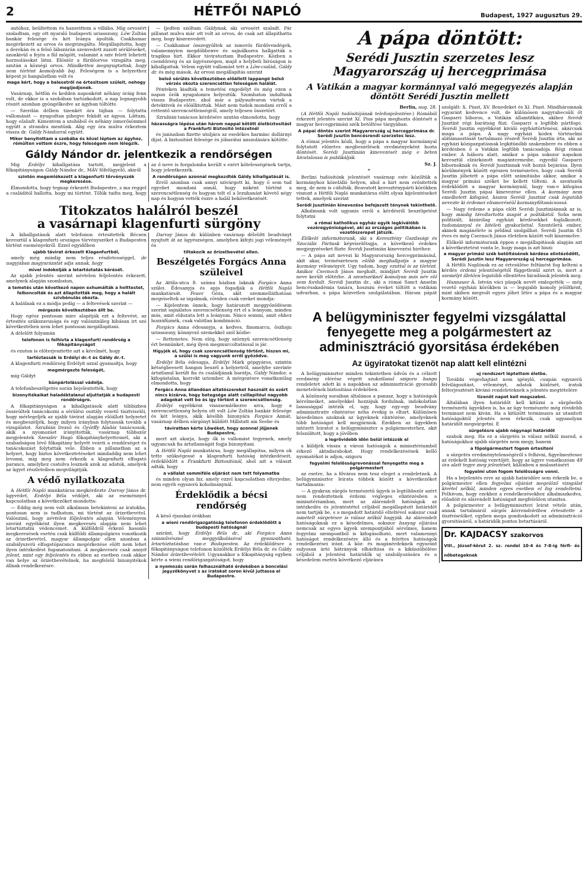2 HÉTFŐI NAPLÓ Budapest, 1927 augusztus 29.
autóhoz, beültettem és hazavittem a villába. Míg orvosért szaladtam, egy ott nyaraló budapesti uriasszony, Löw Zoltán bankár felesége és két leánya ápolták. Csakhamar megérkezett az orvos és megvizsgálta. Megállapította, hogy a derekán és a felső lábszárán szenvedett zuzott sérüléseket, azonkivül a fején a fül mögött, valamint a sziv felett lehetett horzsolásokat látni. Először a fürdőorvos vizsgálta meg, azután a községi orvos. Mindketten megnyugtattak, hogy nem történt komolyabb baj. Feleségem is a helyzethez képest jó hangulatban volt és
maga kért, hogy a balesetről ne értesitsem szüleit, nehogy megijedjenek.
Vasárnap, hétfőn és kedden naponként néhány óráig fenn volt, de ekkor is a szobában tartózkodott, a nap legnagyobb részét azonban gyöngélkedve az ágyban töltötte.
— Szerdán délben tizenkét óra tájban — folytatta vallomását — nyugodtan pihegve feküdt az ágyon. Láttam, hogy elaludt. Kimentem a szobából és néhány ismerősömmel együtt a strandra mentünk. Alig egy óra mulva érkeztem vissza dr. Gáldy Nándorral együtt.
Mikor benyitottam a szobába és közel léptem az ágyhoz, rémülten vettem észre, hogy feleségem nem lélegzik.
— Ijedten szóltam Gáldynak, aki orvosért szaladt. Pár pillanat mulva már ott volt az orvos, de csak azt állapithatta meg, hogy kiszenvedett.
— Csakhamar összegyültek az ismerős fürdővendégek, valamennyien megdöbbenve és sajnálkozva hallgatták a tragikus hirt. Ekkor táviratoztam Budapestre. Közben a csendőrség és az ügyészségen, majd a helybeli bíróságon is kihallgattak. Velem együtt vallomást tett a Löw-család, Gáldy dr. és még mások. Az orvosi megállapítás szerint
belső sérülés következtében előállott lappangó belső vérzés okozta szerencsétlen feleségem halálát.
Pénteken kiadták a temetési engedélyt és még ezen a napon örök nyugalomra helyeztük. Szombaton indultunk vissza Budapestre, ahol már a pályaudvaron vártak a detektivek és előállitottak. Mást nem tudok mondani erről a rettentő szerencsétlenségről, amely teljesen összetört.
Szrubián tanácsos kérdésére azután elmondotta, hogy
házasságra lépése után három nappal kötött életbiztositást a Frankfurti Biztositó Intézetnél
és juniusban fizette utoljára az esedékes harminc dollárnyi dijat. A biztositást felesége és jóbarátai unszolására kötötte.
Gáldy Nándor dr. jelentkezik a rendőrségen
Mig Erdélyi kihallgatása tartott, megjelent a főkapitányságon Gáldy Nándor dr., MÁV főfelügyelő, akiről
szintén megemlékezett a klagenfurti törvényszék megkeresése.
Elmondotta, hogy tegnap érkezett Budapestre, s ma reggel a családitól hallotta, hogy mi történt. Tőlük tudta meg, hogy az ő neve is forgalomba került s ezért kötelességének tartja, hogy jelentkezzék.
A rendőrségen azonnal megkezdték Gáldy kihallgatását is.
Erről azonban csak annyi szivárgott ki, hogy ő sem tud egyebet mondani annál, hogy miként történt a szerencsétlenség és hogyan telt el a lezuhanást követő négy nap és hogyan vették észre a halál bekövetkezését.
Titokzatos halálról beszél
a vasárnapi klagenfurti sürgöny
A kihallgatások alatt telefonon értesitették Bécsen keresztül a klagenfurti országos törvényszéket a Budapesten történt eseményekről. Ezzel egyidőben
ujabb távirat érkezett Klagenfurtból,
amely még mindig nem teljes részletességgel, de nagyjában magyarázatát adja annak, hogy
mivel indokolják a letartóztatás kérését.
Az ujabb jelentés szerint névtelen feljelentés érkezett, amelynek alapján szombaton,
a temetés után következő napon exhumálták a holttestet, felboncolták és azt állapitották meg, hogy a halált szivbénulás okozta.
A halálnak ez a módja pedig — a feltevések szerint —
mérgezés következtében állt be.
Hogy egész pontosan mire alapitják ezt a feltevést, az értesités szükszavusága és egy valószinüleg hibásan irt szó következtében nem lehet pontosan megállapitani.
A délelőtt folyamán
telefonon is felhivta a klagenfurti rendőrség a főkapitányságot
és ezuton is előterjesztette azt a kérelmét, hogy
tartóztassák le Erdélyi dr.-t és Gáldy dr.-t.
A klagenfurti rendőrség Erdélyit azzal gyanusítja, hogy
megmérgezte feleségét,
míg Gáldyt
bünpártolással vádolja.
A telefonbeszélgetés során bejelentették, hogy
bizonyitékaikat haladéktalanul eljuttatják a budapesti rendőrségre.
A főkapitányságon a kihallgatások alatt többizben összeültek tanácskozni a sérülési osztály vezető tisztviselői, hogy mérlegeljék az ujabb távirat alapján előállott helyzetet és megbeszéljék, hogy milyen irányban folytassák tovább a vizsgálatot. Szrubián Dezső és Győrffy Aladár tanácsosok, akik a nyomozást irányitották, vasárnap többször megjelentek Szeszlér Hugó főkapitányhelyettesnél, aki a szabadságon lévő főkapitány helyett vezeti a rendőrséget és tanácskozást folytattak vele. Ebben a pillanatban az a helyzet, hogy biztos következtetéseket mindaddig nem lehet levonni, mig meg nem érkezik a klagenfurti elfogató parancs, amelyhez csatolva lesznek azok az adatok, amelyek az ügyet részleteiben megvilágitják.
A védő nyilatkozata
A Hétfői Napló munkatársa megkérdezte Darvay János dr. ügyvédet, Erdélyi Béla védőjét, aki az eseménnyel kapcsolatban a következőket mondotta:
— Eddig még nem volt alkalmam betekinteni az iratokba, pontosan nem is tudhatom, mi történt az őrizetbevétel. Valószinü, hogy névtelen följelentés alapján. Véleményem szerint egyébként ilyen megkeresés alapján nem lehet letartóztatni védencemet. A külföldről érkező hasonló megkeresések esetén csak külföldi állampolgárra vonatkozik az őrizetbevétel, magyar állampolgár ellen azonban a szabályszerü elfogatóparancs megérkezése előtt nem lehet ilyen intézkedést foganatositani. A megkeresés csak annyit jelent, mint egy feljelentés és ebben az esetben csak akkor van helye az őrizetbevételnek, ha megfelelő bizonyitékok állnak rendelkezésre.
Darvay János dr. különben vasárnap délelőtt beadványt nyujtott át az ügyészségen, amelyben kifejti jogi véleményét és
tiltakozik az őrizetbevétel ellen.
Beszélgetés Forgács Anna szüleivel
Az Attila-utca 8. számu házban laknak Forgács Anna szülei. Édesanyja és apja fogadják a Hétfői Napló munkatársát. Feuer Géza, akit szemmelláthatóan megviseltek az izgalmak, röviden csak ezeket mondja:
— Kijelentem önnek, hogy határozott meggyőződésem szerint sajnálatos szerencsétlenség ért el a leányom, minden más, amit eldozata lett a leányom. Nincs semmi, amit ehhez hozzáfüznék, csak valótlan kombináció.
Forgács Anna édesanyja, a kedves, finomarcu, őszhaju uriasszony, könnyező szemekkel szól közbe:
— Rettenetes. Nem elég, hogy szörnyü szerencsétlenség ért bennünket, még ilyen megmurcoltatással is jár.
Higyjék el, hogy csak szerencsétlenség történt, hiszen mi, a szülei is meg vagyunk erről győződve.
Erdélyi Béla édesapja, Erdélyi Márk gépgyáros, szintén kétségbeesett hangon beszél a helyzetről, amelybe szerinte ártatlanul került fia és családjának barátja, Gáldy Nándor, a kifogástalan, korrekt uriember. A mérgezésre vonatkozólag elmondotta, hogy
Forgács Anna állandóan altatószereket használt és ezért nincs kizárva, hogy betegsége alatt csillapitóul nagyobb adagokat vett be és igy történt a szerencsétlenség.
Erdélyi egyébként visszaemlékezve arra, hogy a szerencsétlenség helyén ott volt Löw Zoltán bankár felesége és két leánya, akik később bizonyára Forgács Annát, vasárnap délben sürgönyt küldött Millstatt am Seebe és
táviratban kérte Löwéket, hogy azonnal jöjjenek Budapestre,
mert azt akarja, hogy ők is vallomást tegyenek, amely ugyancsak fia ártatlanságát fogja bizonyitani.
A Hétfői Napló munkatársa, hogy megállapitsa, milyen ok tette szükségessé a klagenfurti hatóság intézkedéseit, érdeklődött a Frankfurti Biztositónál, ahol azt a választ adták, hogy
a vállalat semmiféle eljárást nem tett folyamatba
és minden olyan hir, amely ezzel kapcsolatban elterjedne, nem egyéb egyszerü koholmánynál.
Érdeklődik a bécsi rendőrség
A késő éjszakai órákban
a wieni rendőrigazgatóság telefonon érdeklődött a budapesti hatóságnál
aziránt, hogy Erdélyi Béla dr., aki Forgács Anna szinművésznő meggyilkolásával gyanusitható, letartóztatásban van-e Budapesten. Az érdeklődésre a főkapitányságon telefonon közölték Erdélyi Béla dr. és Gáldy Nándor őrizetbevételét. Ugyanakkor a főkapitányság egyben kérte a wieni rendőrigazgatóságot, hogy
a nyomozás során felhasználható érdekében a boncolási jegyzőkönyvet s az iratokat soron kivül juttassa el Budapestre.
A pápa döntött:
Serédi Jusztin szerzetes lesz
Magyarország uj hercegprimása
A Vatikán a magyar kormánnyal való megegyezés alapján döntött Serédi Jusztin mellett
Berlin, aug. 28.
(A Hétfői Napló tudósitójának telefonjelentése.) Rómából érkezett jelentés szerint XI. Pius pápa meghozta döntését a magyar hercegprimási szék betöltése tárgyában.
A pápai döntés szerint Magyarország uj hercegprimása dr. Serédi Jusztin bencésrendi szerzetes lesz.
A római jelentés közli, hogy a pápa a magyar kormánnyal folytatott előzetes megbeszélések eredményeként hozta döntését. Serédi Jusztinián kinevezését még e héten hivatalosan is publikálják.
Sz. J.
*
Berlini tudósitónk jelentését vasárnap este közöltük a kormányhoz közelálló helyen, ahol a hirt nem erősitették meg, de nem is cáfolták. Beavatott kereszténypárti körökben viszont a Hétfői Napló munkatársa előtt olyan kijelentéseket tettek, amelyek szerint
Serédi Jusztinián kinevezése befejezett ténynek tekinthető.
Alkalmunk volt ugyanis erről a kérdésről beszélgetést folytatni
a római katholikus egyház egyik legkiválóbb vezéregyéniségével, aki az országos politikában is vezetőszerepet játszik.
Előkelő informátorunk, aki a Keresztény Gazdasági és Szociális Pártnak képviselőtagja, a következő érdekes megjegyzéseket füzte Serédi Jusztinián kinevezési hiréhez:
— A pápa azt nevezi ki Magyarország hercegprimásául, akit akar, természetesen előbb meghallgatja a magyar kormány véleményét. Ugy tudom, hogy ezuttal is az történt. Amikor Csernoch János meghalt, mindjárt Serédi Jusztin neve került előtérbe. A szentszéknél komolyan más név elő sem fordult. Serédi Jusztin dr., aki a római Sanct Anselm bencésakadémia tanára, hoszszu éveket töltött a vatikáni udvarban, a pápa közvetlen szolgálatában. Három pápát szolgált: X. Piust, XV. Benedeket és XI. Piust. Mindháromnak egyaránt kedvence volt, de különösen nagyrabecsülí őt Gasparri biboros, a Vatikán államtitkára, akihez Serédi Jusztint régi barátság füzi. Gasparri a legfőbb pártfogó. Serédi Jusztin egyébként kiváló egyháztörténész, akárcsak maga a pápa. A nagy egyházi kódex történelmi alátámasztását tartalmazó részeit Serédi Jusztin irta, aki az egyházi közigazgatásnak legkitünőbb szakembere és ebben a kérdésben ő a Vatikán legfőbb tanácsadója. Régi római ember. A háboru alatt, amikor a pápa sokszor napokon keresztül elzárkózott magántermeibe, egyedül Gasparri bibornoknak és Serédi Jusztinnak volt hozzá bejárása. Ilyen körülmények között egészen természetes, hogy csak Serédi Jusztin jöhetett a pápa előtt számitásba akkor, amikor a magyar primási széket be kellett tölteni. A szentszék érdeklődött a magyar kormánynál, hogy van-e kifogása Serédi Jusztin pápai kinevezése ellen. A kormány nem emelhetett kifogást, hiszen Serédi Jusztint csak legutóbb nevezte ki érdemei elismeréséül kormányfőtanácsossá.
— Nagy érdeme a pápa előtt Serédi Jusztiniánnak az is, hogy mindig távoltartotta magát a politikától. Soha nem politizált, kizárólag egyházi kérdésekkel foglalkozott; tudománnyal és hitéleti gyakorlattal. Szentéletü ember, akinek magánélete is például szolgálhat. Serédi Jusztin 43 éves és még Csernoch János életében között volt kiszemelve.
Előkelő informátorunk éppen e megállapitások alapján azt a következtetést vonta le, hogy maga is azt hiszi:
a magyar primási szék betöltésének kérdése elintéződött, Serédi Jusztin lesz Magyarország uj hercegprimása.
A Hétfői Naplónak ez az értesülése feltünést fog kelteni a kérdés érdemi jelentőségétől függetlenül azért is, mert a személyt illetően legutóbb ellentétes hiradások jelentek meg.
Hannauer Á. István váci püspök nevét emlegették — még vezető egyházi körökben is — legujabb komoly jelöltként, mint akiben megvolt egyes jöhet létre a pápa és a magyar kormány között.
A belügyminiszter fegyelmi vizsgálattal fenyegette meg a polgármestert az adminisztráció gyorsitása érdekében
Az ügyiratokat tizenöt nap alatt kell elintézni
A belügyminiszter minden tekintetben üdvös és a célzott eredmény elérése végett szokatlanul szigoru hangu rendeletet adott ki a napokban az adminisztráció gyorsabb menetelének biztositása érdekében.
A közönség soraiban általános a panasz, hogy a hatóságok kérelmeiket, amelyekkel hozzájuk fordulnak, indokolatlan lassusággal intézik el, ugy, hogy egy-egy beadvány adminisztrativ elintézése néha évekig is eltart. Különösen késedelmes azoknak az ügyeknek elintézése, amelyeknek több hatóságot kell megjárniok. Ezekben az ügyekben intézett leiratot a belügyminiszter a polgármesterhez, akit felszólitott, hogy a jövőben
a legrövidebb idön belül intézzék el
s küldjék vissza a városi hatóságok a minisztériumból érkező aktadarabokat. Hogy rendelkezésének kellő nyomatékot is adjon, szigoru
fegyelmi felelősségrevonással fenyegette meg a polgármestert
az esetre, ha a főváros nem tesz eleget a rendeletnek. A belügyminiszter leirata többek között a következőket tartalmazza:
— A gyakran sürgős természetü ügyek is legtöbbször azért nem rendeztetnek érdemi végleges elintézésben a minisztériumban, mert az alárendelt hatóságok az intézkedés és jelentéstétel céljából megállapitott határidőt nem tartják be, s a megadott határidő elteltével sokszor csak ismételt sürgetésre is válasz nélkül hagyják. Az alárendelt hatóságoknak ez a késedelmes, sokszor hanyag eljárása nemcsak az egyes ügyek szempontjából sérelmes, hanem fegyelmi szempontból is kifogásolható, mert valamennyi hatóságot rendelkezésére álló és a felettes hatóságok rendelkezései iránt. A köz- és magánérdeknek egyaránt sulyosan ártó hátrányok elhárítása és a kiküszöbölése céljából a jelentési határidők uj szabályozására és a késedelem esetén következő eljárásra
uj rendszert léptettem életbe.
További végrehajtást nem igénylő, csupán egyszerü felvilágositást, véleményt, adatok közlését, iratok felterjesztését kivánó rendeleteknek a jelentés megtételére
tizenöt napot kell megszabni.
Általában ilyen határidőt kell kitüzni a sürgősebb természetü ügyekben is, ha az ügy természete még rövidebb terminust nem kíván. Ha a kitüzött terminusra az utasitott hatóságoktól jelentés nem érkezik, csak ugyanolyan határidőt megsürgetni. E
sürgetésre ujabb négynapi határidőt
szabok meg. Ha ez a sürgetés is válasz nélkül marad, a hatóságokhoz ujabb sürgetés nem megy, hanem
a főpolgármestert fogom értesiteni
a sürgetés eredménytelenségéről s felhivni, figyelmeztesse az érdekelt hatóság vezetőjét, hogy az ügyre vonatkozóan 48 óra alatt tegye meg jelentését, különben a mulasztásért
fegyelmi uton fogom felelősségre vonni.
Ha a bejelentés erre az ujabb határidőre sem érkezik be, a polgármester ellen fegyelmi eljárást megelőző vizsgálat kivétel nélkül, minden egyes esetben el fog rendeltetni. Felhivom, hogy ezekhez a rendelkezésekhez alkalmazkodva, előadóit és alárendelt hatóságait megfelelően utasitsa.
A polgármester a belügyminiszteri leirat vétele után, annak tartalmáról sürgős körrendeletben értesitette a tisztviselőket, egyben mega gondoskodott az adminisztráció gyorsitásáról, a határidők pontos betartásáról.
Dr. KAJDACSY szakorvos
VIII., József-körut 2. sz. rendel 10-4 és 7-8-ig férfi- és nőbetegeknek